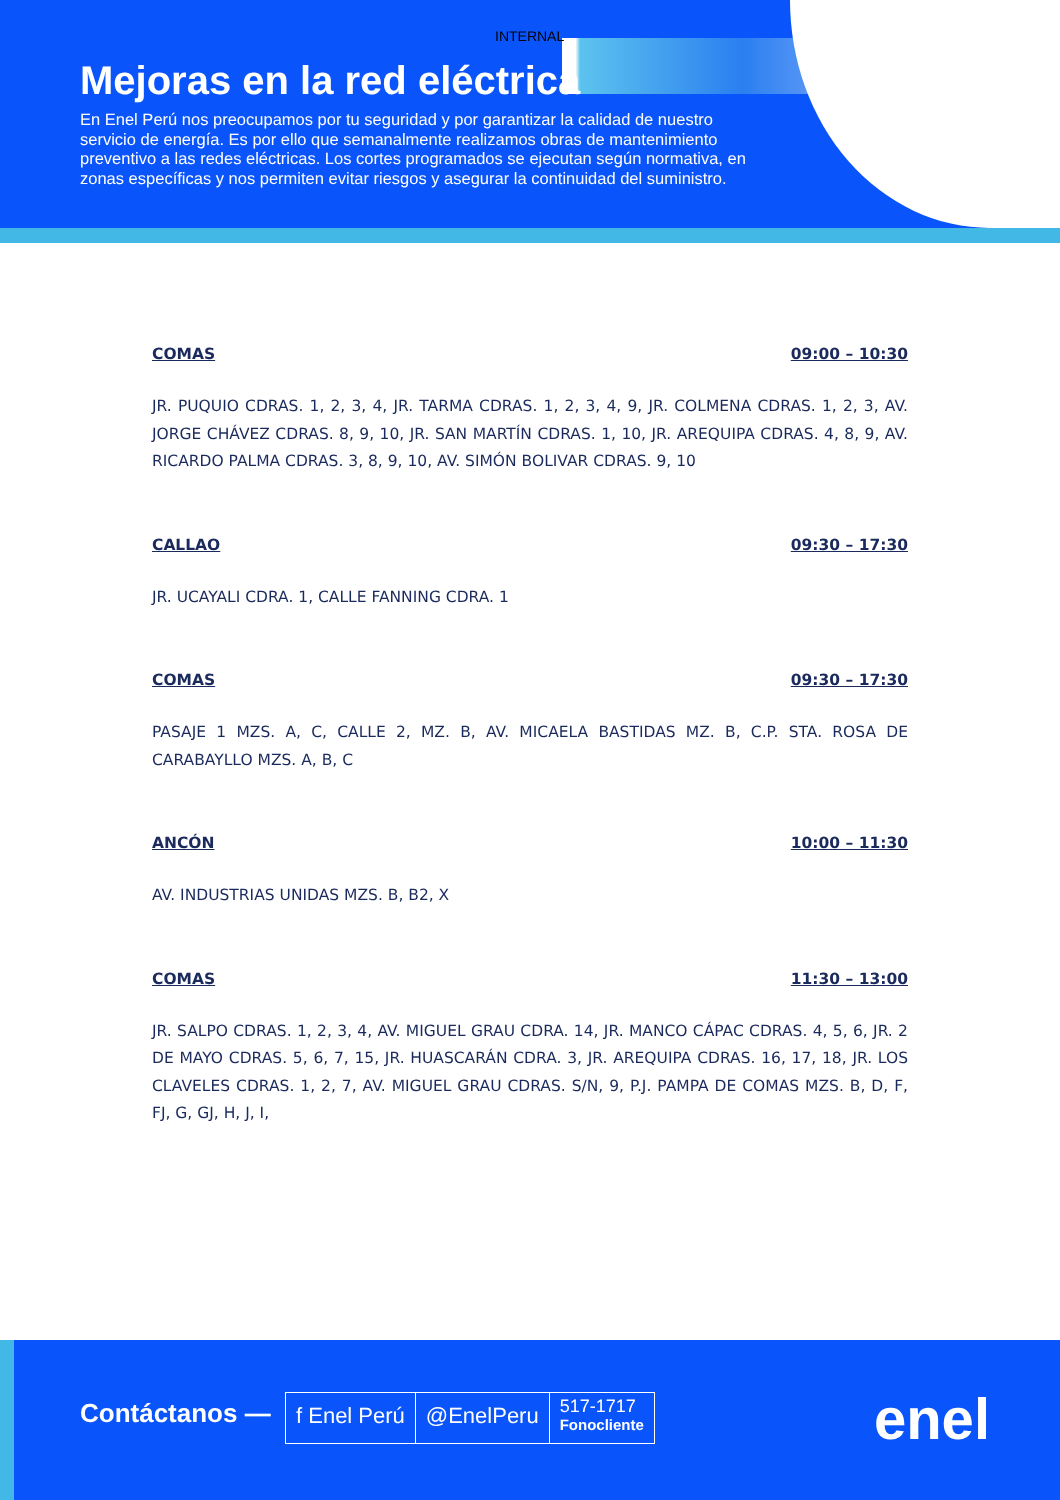INTERNAL
Mejoras en la red eléctrica
En Enel Perú nos preocupamos por tu seguridad y por garantizar la calidad de nuestro servicio de energía. Es por ello que semanalmente realizamos obras de mantenimiento preventivo a las redes eléctricas. Los cortes programados se ejecutan según normativa, en zonas específicas y nos permiten evitar riesgos y asegurar la continuidad del suministro.
COMAS 09:00 – 10:30
JR. PUQUIO CDRAS. 1, 2, 3, 4, JR. TARMA CDRAS. 1, 2, 3, 4, 9, JR. COLMENA CDRAS. 1, 2, 3, AV. JORGE CHÁVEZ CDRAS. 8, 9, 10, JR. SAN MARTÍN CDRAS. 1, 10, JR. AREQUIPA CDRAS. 4, 8, 9, AV. RICARDO PALMA CDRAS. 3, 8, 9, 10, AV. SIMÓN BOLIVAR CDRAS. 9, 10
CALLAO 09:30 – 17:30
JR. UCAYALI CDRA. 1, CALLE FANNING CDRA. 1
COMAS 09:30 – 17:30
PASAJE 1 MZS. A, C, CALLE 2, MZ. B, AV. MICAELA BASTIDAS MZ. B, C.P. STA. ROSA DE CARABAYLLO MZS. A, B, C
ANCÓN 10:00 – 11:30
AV. INDUSTRIAS UNIDAS MZS. B, B2, X
COMAS 11:30 – 13:00
JR. SALPO CDRAS. 1, 2, 3, 4, AV. MIGUEL GRAU CDRA. 14, JR. MANCO CÁPAC CDRAS. 4, 5, 6, JR. 2 DE MAYO CDRAS. 5, 6, 7, 15, JR. HUASCARÁN CDRA. 3, JR. AREQUIPA CDRAS. 16, 17, 18, JR. LOS CLAVELES CDRAS. 1, 2, 7, AV. MIGUEL GRAU CDRAS. S/N, 9, P.J. PAMPA DE COMAS MZS. B, D, F, FJ, G, GJ, H, J, I,
Contáctanos —
f Enel Perú @EnelPeru
517-1717
Fonocliente
enel